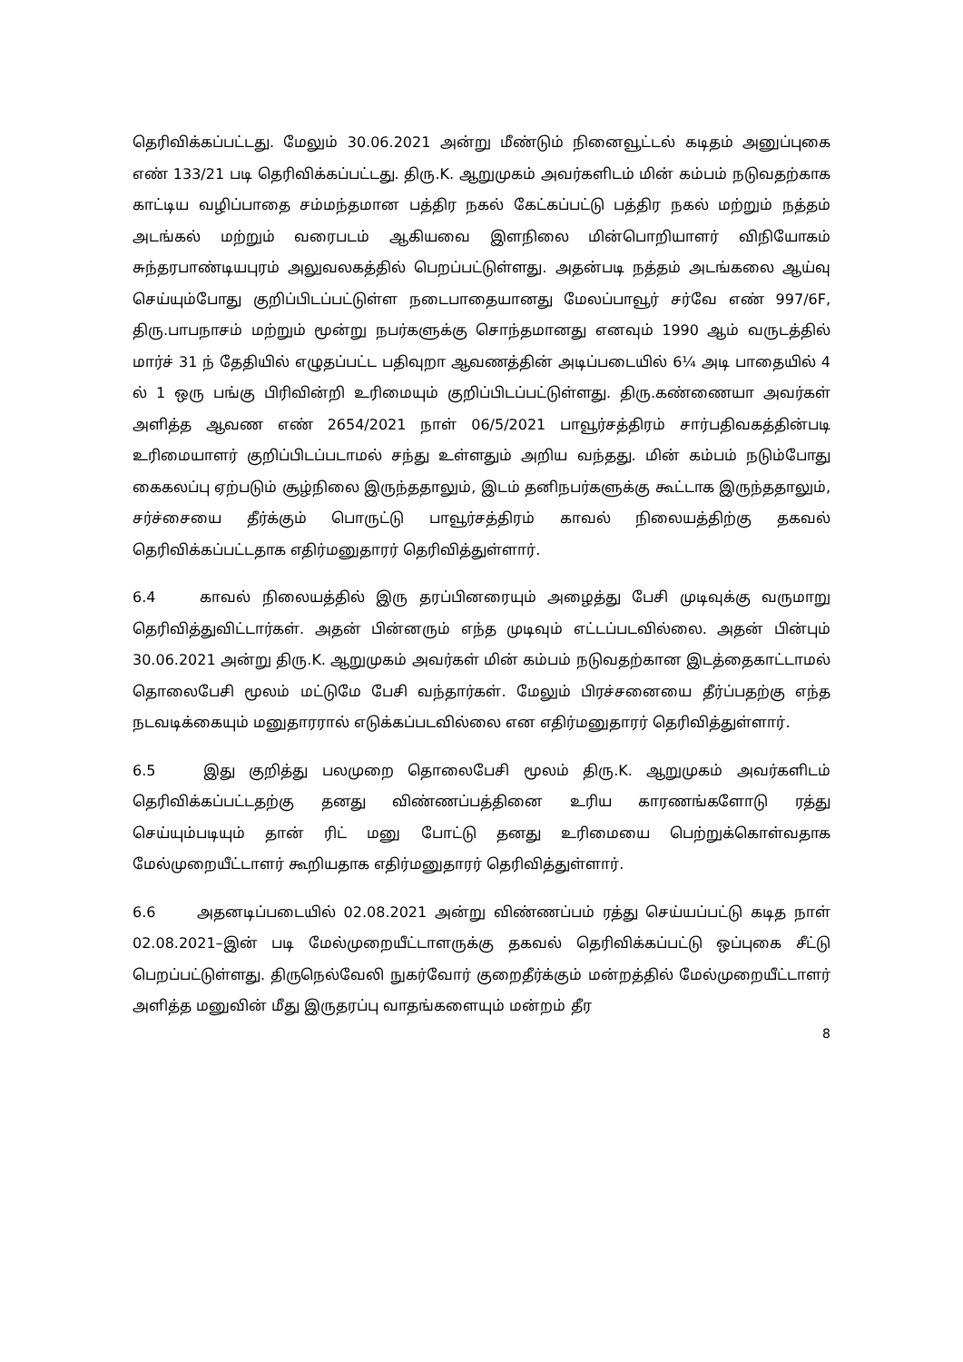தெரிவிக்கப்பட்டது. மேலும் 30.06.2021 அன்று மீண்டும் நினைவூட்டல் கடிதம் அனுப்புகை எண் 133/21 படி தெரிவிக்கப்பட்டது. திரு.K. ஆறுமுகம் அவர்களிடம் மின் கம்பம் நடுவதற்காக காட்டிய வழிப்பாதை சம்மந்தமான பத்திர நகல் கேட்கப்பட்டு பத்திர நகல் மற்றும் நத்தம் அடங்கல் மற்றும் வரைபடம் ஆகியவை இளநிலை மின்பொறியாளர் விநியோகம் சுந்தரபாண்டியபுரம் அலுவலகத்தில் பெறப்பட்டுள்ளது. அதன்படி நத்தம் அடங்கலை ஆய்வு செய்யும்போது குறிப்பிடப்பட்டுள்ள நடைபாதையானது மேலப்பாவூர் சர்வே எண் 997/6F, திரு.பாபநாசம் மற்றும் மூன்று நபர்களுக்கு சொந்தமானது எனவும் 1990 ஆம் வருடத்தில் மார்ச் 31 ந் தேதியில் எழுதப்பட்ட பதிவுறா ஆவணத்தின் அடிப்படையில் 6¼ அடி பாதையில் 4 ல் 1 ஒரு பங்கு பிரிவின்றி உரிமையும் குறிப்பிடப்பட்டுள்ளது. திரு.கண்ணையா அவர்கள் அளித்த ஆவண எண் 2654/2021 நாள் 06/5/2021 பாவூர்சத்திரம் சார்பதிவகத்தின்படி உரிமையாளர் குறிப்பிடப்படாமல் சந்து உள்ளதும் அறிய வந்தது. மின் கம்பம் நடும்போது கைகலப்பு ஏற்படும் சூழ்நிலை இருந்ததாலும், இடம் தனிநபர்களுக்கு கூட்டாக இருந்ததாலும், சர்ச்சையை தீர்க்கும் பொருட்டு பாவூர்சத்திரம் காவல் நிலையத்திற்கு தகவல் தெரிவிக்கப்பட்டதாக எதிர்மனுதாரர் தெரிவித்துள்ளார்.
6.4 காவல் நிலையத்தில் இரு தரப்பினரையும் அழைத்து பேசி முடிவுக்கு வருமாறு தெரிவித்துவிட்டார்கள். அதன் பின்னரும் எந்த முடிவும் எட்டப்படவில்லை. அதன் பின்பும் 30.06.2021 அன்று திரு.K. ஆறுமுகம் அவர்கள் மின் கம்பம் நடுவதற்கான இடத்தைகாட்டாமல் தொலைபேசி மூலம் மட்டுமே பேசி வந்தார்கள். மேலும் பிரச்சனையை தீர்ப்பதற்கு எந்த நடவடிக்கையும் மனுதாரரால் எடுக்கப்படவில்லை என எதிர்மனுதாரர் தெரிவித்துள்ளார்.
6.5 இது குறித்து பலமுறை தொலைபேசி மூலம் திரு.K. ஆறுமுகம் அவர்களிடம் தெரிவிக்கப்பட்டதற்கு தனது விண்ணப்பத்தினை உரிய காரணங்களோடு ரத்து செய்யும்படியும் தான் ரிட் மனு போட்டு தனது உரிமையை பெற்றுக்கொள்வதாக மேல்முறையீட்டாளர் கூறியதாக எதிர்மனுதாரர் தெரிவித்துள்ளார்.
6.6 அதனடிப்படையில் 02.08.2021 அன்று விண்ணப்பம் ரத்து செய்யப்பட்டு கடித நாள் 02.08.2021–இன் படி மேல்முறையீட்டாளருக்கு தகவல் தெரிவிக்கப்பட்டு ஒப்புகை சீட்டு பெறப்பட்டுள்ளது. திருநெல்வேலி நுகர்வோர் குறைதீர்க்கும் மன்றத்தில் மேல்முறையீட்டாளர் அளித்த மனுவின் மீது இருதரப்பு வாதங்களையும் மன்றம் தீர
8